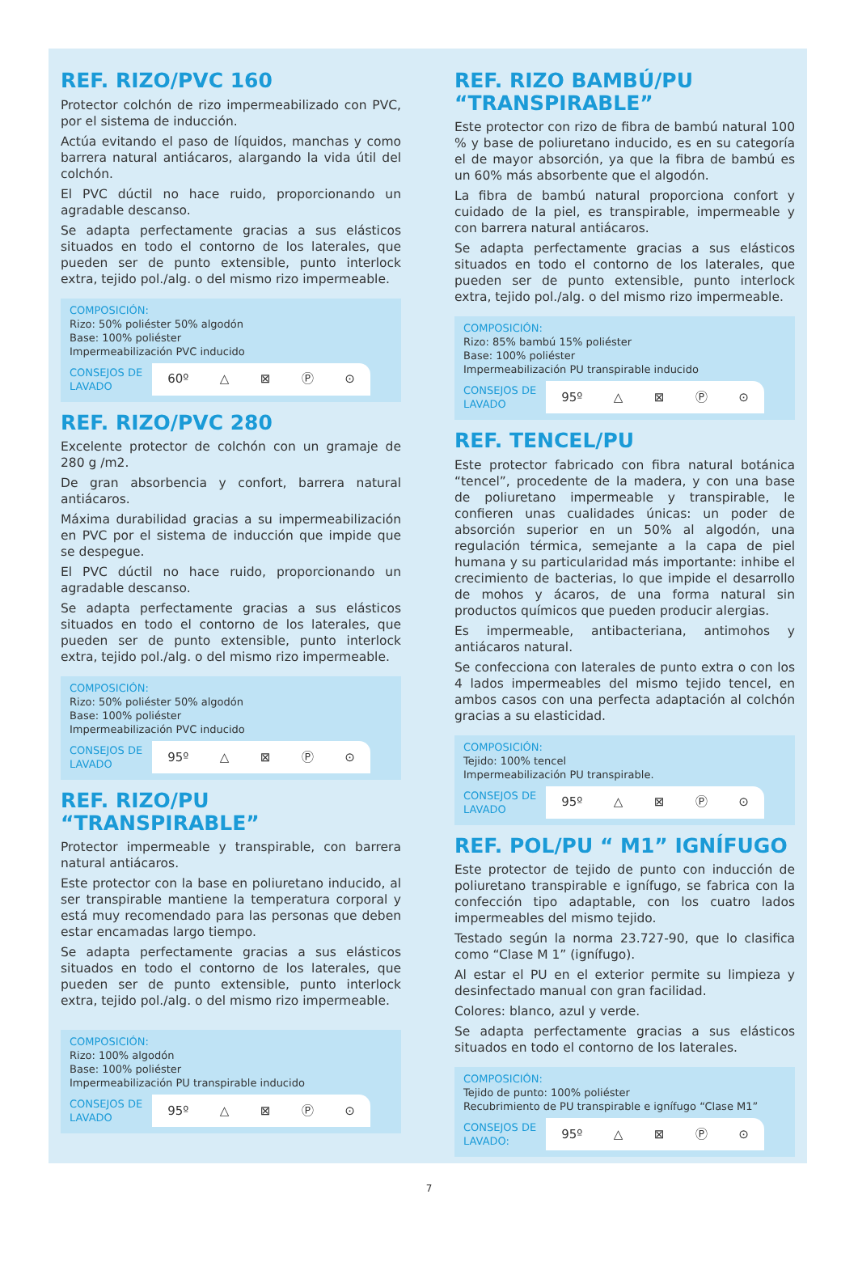REF. RIZO/PVC 160
Protector colchón de rizo impermeabilizado con PVC, por el sistema de inducción.
Actúa evitando el paso de líquidos, manchas y como barrera natural antiácaros, alargando la vida útil del colchón.
El PVC dúctil no hace ruido, proporcionando un agradable descanso.
Se adapta perfectamente gracias a sus elásticos situados en todo el contorno de los laterales, que pueden ser de punto extensible, punto interlock extra, tejido pol./alg. o del mismo rizo impermeable.
COMPOSICIÓN:
Rizo: 50% poliéster 50% algodón
Base: 100% poliéster
Impermeabilización PVC inducido
CONSEJOS DE LAVADO
60º △ ⊠ Ⓟ ⊙
REF. RIZO/PVC 280
Excelente protector de colchón con un gramaje de 280 g /m2.
De gran absorbencia y confort, barrera natural antiácaros.
Máxima durabilidad gracias a su impermeabilización en PVC por el sistema de inducción que impide que se despegue.
El PVC dúctil no hace ruido, proporcionando un agradable descanso.
Se adapta perfectamente gracias a sus elásticos situados en todo el contorno de los laterales, que pueden ser de punto extensible, punto interlock extra, tejido pol./alg. o del mismo rizo impermeable.
COMPOSICIÓN:
Rizo: 50% poliéster 50% algodón
Base: 100% poliéster
Impermeabilización PVC inducido
CONSEJOS DE LAVADO
95º △ ⊠ Ⓟ ⊙
REF. RIZO/PU “TRANSPIRABLE”
Protector impermeable y transpirable, con barrera natural antiácaros.
Este protector con la base en poliuretano inducido, al ser transpirable mantiene la temperatura corporal y está muy recomendado para las personas que deben estar encamadas largo tiempo.
Se adapta perfectamente gracias a sus elásticos situados en todo el contorno de los laterales, que pueden ser de punto extensible, punto interlock extra, tejido pol./alg. o del mismo rizo impermeable.
COMPOSICIÓN:
Rizo: 100% algodón
Base: 100% poliéster
Impermeabilización PU transpirable inducido
CONSEJOS DE LAVADO
95º △ ⊠ Ⓟ ⊙
REF. RIZO BAMBÚ/PU “TRANSPIRABLE”
Este protector con rizo de fibra de bambú natural 100 % y base de poliuretano inducido, es en su categoría el de mayor absorción, ya que la fibra de bambú es un 60% más absorbente que el algodón.
La fibra de bambú natural proporciona confort y cuidado de la piel, es transpirable, impermeable y con barrera natural antiácaros.
Se adapta perfectamente gracias a sus elásticos situados en todo el contorno de los laterales, que pueden ser de punto extensible, punto interlock extra, tejido pol./alg. o del mismo rizo impermeable.
COMPOSICIÓN:
Rizo: 85% bambú 15% poliéster
Base: 100% poliéster
Impermeabilización PU transpirable inducido
CONSEJOS DE LAVADO
95º △ ⊠ Ⓟ ⊙
REF. TENCEL/PU
Este protector fabricado con fibra natural botánica “tencel”, procedente de la madera, y con una base de poliuretano impermeable y transpirable, le confieren unas cualidades únicas: un poder de absorción superior en un 50% al algodón, una regulación térmica, semejante a la capa de piel humana y su particularidad más importante: inhibe el crecimiento de bacterias, lo que impide el desarrollo de mohos y ácaros, de una forma natural sin productos químicos que pueden producir alergias.
Es impermeable, antibacteriana, antimohos y antiácaros natural.
Se confecciona con laterales de punto extra o con los 4 lados impermeables del mismo tejido tencel, en ambos casos con una perfecta adaptación al colchón gracias a su elasticidad.
COMPOSICIÓN:
Tejido: 100% tencel
Impermeabilización PU transpirable.
CONSEJOS DE LAVADO
95º △ ⊠ Ⓟ ⊙
REF. POL/PU “ M1” IGNÍFUGO
Este protector de tejido de punto con inducción de poliuretano transpirable e ignífugo, se fabrica con la confección tipo adaptable, con los cuatro lados impermeables del mismo tejido.
Testado según la norma 23.727-90, que lo clasifica como “Clase M 1” (ignífugo).
Al estar el PU en el exterior permite su limpieza y desinfectado manual con gran facilidad.
Colores: blanco, azul y verde.
Se adapta perfectamente gracias a sus elásticos situados en todo el contorno de los laterales.
COMPOSICIÓN:
Tejido de punto: 100% poliéster
Recubrimiento de PU transpirable e ignífugo “Clase M1”
CONSEJOS DE LAVADO:
95º △ ⊠ Ⓟ ⊙
7